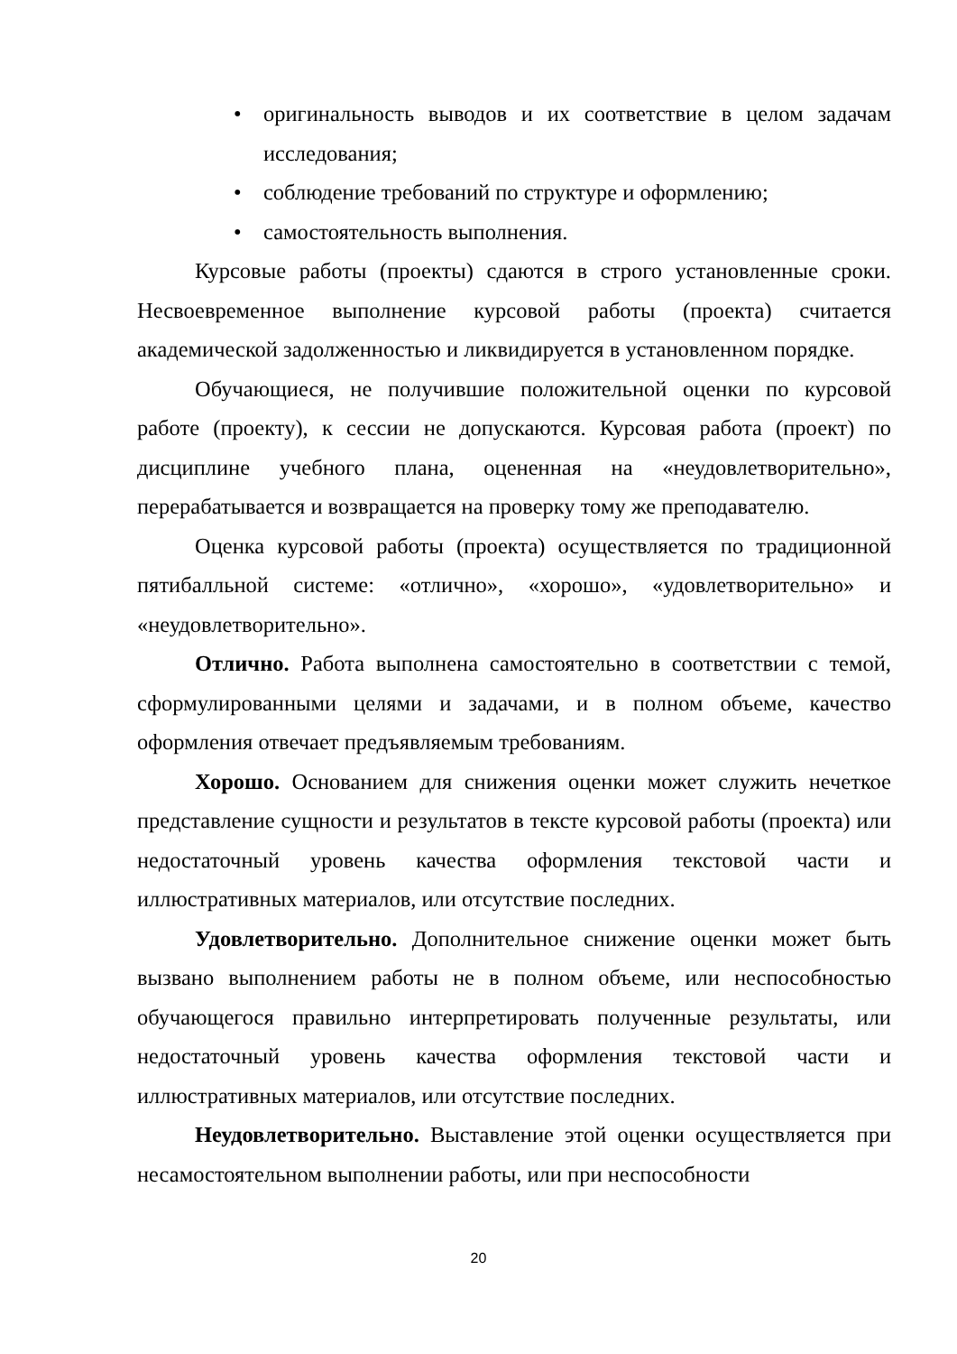• оригинальность выводов и их соответствие в целом задачам исследования;
• соблюдение требований по структуре и оформлению;
• самостоятельность выполнения.
Курсовые работы (проекты) сдаются в строго установленные сроки. Несвоевременное выполнение курсовой работы (проекта) считается академической задолженностью и ликвидируется в установленном порядке.
Обучающиеся, не получившие положительной оценки по курсовой работе (проекту), к сессии не допускаются. Курсовая работа (проект) по дисциплине учебного плана, оцененная на «неудовлетворительно», перерабатывается и возвращается на проверку тому же преподавателю.
Оценка курсовой работы (проекта) осуществляется по традиционной пятибалльной системе: «отлично», «хорошо», «удовлетворительно» и «неудовлетворительно».
Отлично. Работа выполнена самостоятельно в соответствии с темой, сформулированными целями и задачами, и в полном объеме, качество оформления отвечает предъявляемым требованиям.
Хорошо. Основанием для снижения оценки может служить нечеткое представление сущности и результатов в тексте курсовой работы (проекта) или недостаточный уровень качества оформления текстовой части и иллюстративных материалов, или отсутствие последних.
Удовлетворительно. Дополнительное снижение оценки может быть вызвано выполнением работы не в полном объеме, или неспособностью обучающегося правильно интерпретировать полученные результаты, или недостаточный уровень качества оформления текстовой части и иллюстративных материалов, или отсутствие последних.
Неудовлетворительно. Выставление этой оценки осуществляется при несамостоятельном выполнении работы, или при неспособности
20